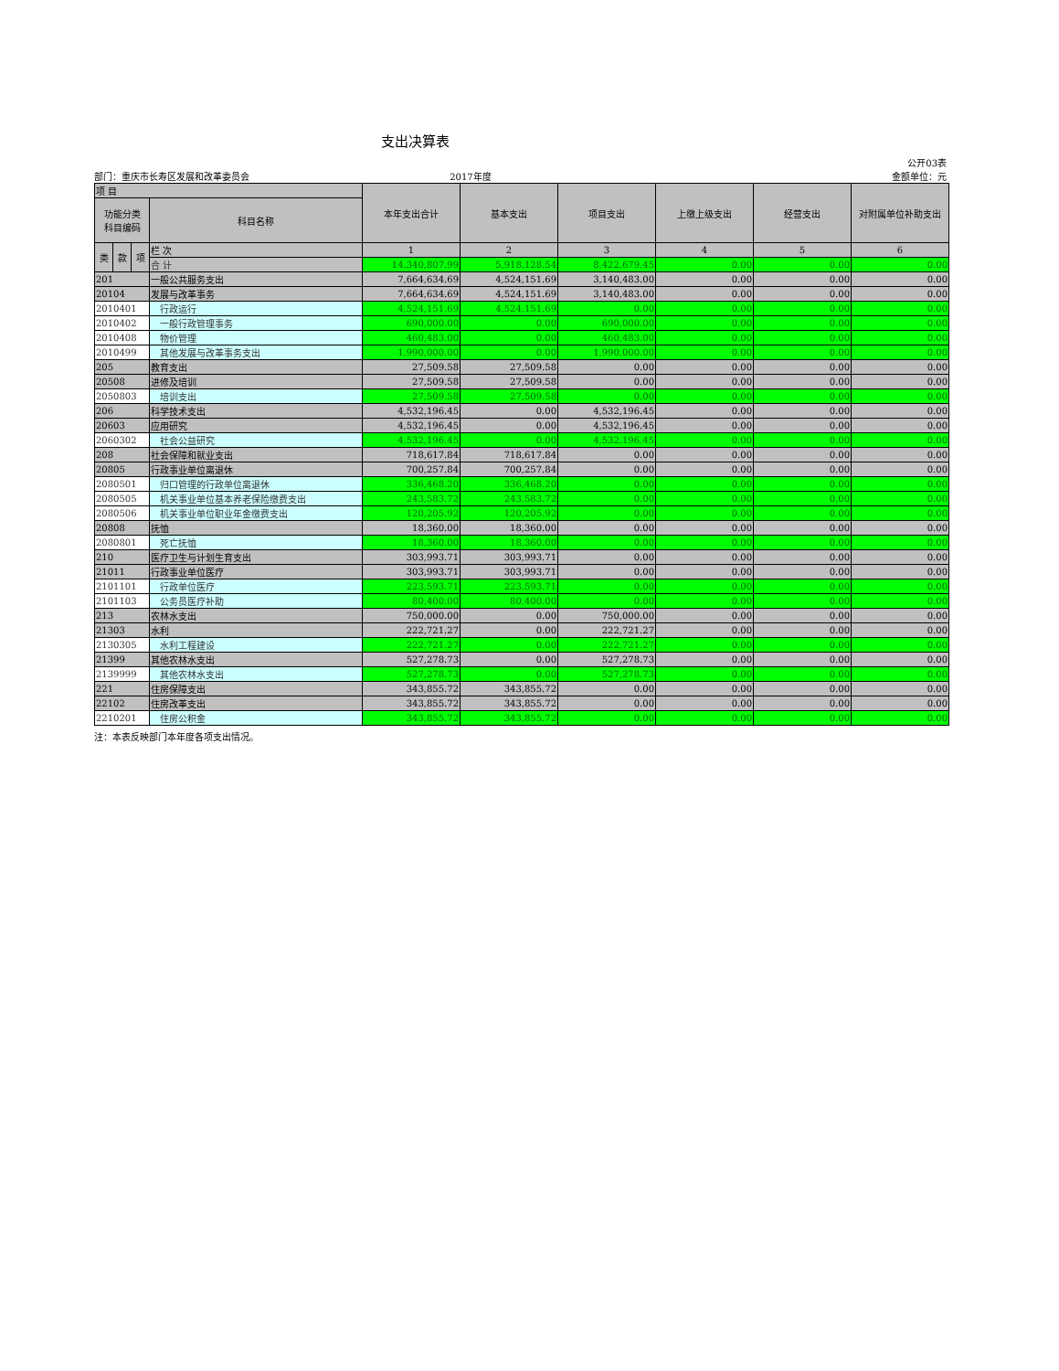支出决算表
公开03表
部门：重庆市长寿区发展和改革委员会 2017年度 金额单位：元
| 项 目 | | | | 本年支出合计 | 基本支出 | 项目支出 | 上缴上级支出 | 经营支出 | 对附属单位补助支出 |
| --- | --- | --- | --- | --- | --- | --- | --- | --- | --- |
| 功能分类 科目编码 | | | 科目名称 | | | | | | |
| 类 | 款 | 项 | 栏 次 | 1 | 2 | 3 | 4 | 5 | 6 |
| | | | 合 计 | 14,340,807.99 | 5,918,128.54 | 8,422,679.45 | 0.00 | 0.00 | 0.00 |
| 201 | | | 一般公共服务支出 | 7,664,634.69 | 4,524,151.69 | 3,140,483.00 | 0.00 | 0.00 | 0.00 |
| 20104 | | | 发展与改革事务 | 7,664,634.69 | 4,524,151.69 | 3,140,483.00 | 0.00 | 0.00 | 0.00 |
| 2010401 | | | 行政运行 | 4,524,151.69 | 4,524,151.69 | 0.00 | 0.00 | 0.00 | 0.00 |
| 2010402 | | | 一般行政管理事务 | 690,000.00 | 0.00 | 690,000.00 | 0.00 | 0.00 | 0.00 |
| 2010408 | | | 物价管理 | 460,483.00 | 0.00 | 460,483.00 | 0.00 | 0.00 | 0.00 |
| 2010499 | | | 其他发展与改革事务支出 | 1,990,000.00 | 0.00 | 1,990,000.00 | 0.00 | 0.00 | 0.00 |
| 205 | | | 教育支出 | 27,509.58 | 27,509.58 | 0.00 | 0.00 | 0.00 | 0.00 |
| 20508 | | | 进修及培训 | 27,509.58 | 27,509.58 | 0.00 | 0.00 | 0.00 | 0.00 |
| 2050803 | | | 培训支出 | 27,509.58 | 27,509.58 | 0.00 | 0.00 | 0.00 | 0.00 |
| 206 | | | 科学技术支出 | 4,532,196.45 | 0.00 | 4,532,196.45 | 0.00 | 0.00 | 0.00 |
| 20603 | | | 应用研究 | 4,532,196.45 | 0.00 | 4,532,196.45 | 0.00 | 0.00 | 0.00 |
| 2060302 | | | 社会公益研究 | 4,532,196.45 | 0.00 | 4,532,196.45 | 0.00 | 0.00 | 0.00 |
| 208 | | | 社会保障和就业支出 | 718,617.84 | 718,617.84 | 0.00 | 0.00 | 0.00 | 0.00 |
| 20805 | | | 行政事业单位离退休 | 700,257.84 | 700,257.84 | 0.00 | 0.00 | 0.00 | 0.00 |
| 2080501 | | | 归口管理的行政单位离退休 | 336,468.20 | 336,468.20 | 0.00 | 0.00 | 0.00 | 0.00 |
| 2080505 | | | 机关事业单位基本养老保险缴费支出 | 243,583.72 | 243,583.72 | 0.00 | 0.00 | 0.00 | 0.00 |
| 2080506 | | | 机关事业单位职业年金缴费支出 | 120,205.92 | 120,205.92 | 0.00 | 0.00 | 0.00 | 0.00 |
| 20808 | | | 抚恤 | 18,360.00 | 18,360.00 | 0.00 | 0.00 | 0.00 | 0.00 |
| 2080801 | | | 死亡抚恤 | 18,360.00 | 18,360.00 | 0.00 | 0.00 | 0.00 | 0.00 |
| 210 | | | 医疗卫生与计划生育支出 | 303,993.71 | 303,993.71 | 0.00 | 0.00 | 0.00 | 0.00 |
| 21011 | | | 行政事业单位医疗 | 303,993.71 | 303,993.71 | 0.00 | 0.00 | 0.00 | 0.00 |
| 2101101 | | | 行政单位医疗 | 223,593.71 | 223,593.71 | 0.00 | 0.00 | 0.00 | 0.00 |
| 2101103 | | | 公务员医疗补助 | 80,400.00 | 80,400.00 | 0.00 | 0.00 | 0.00 | 0.00 |
| 213 | | | 农林水支出 | 750,000.00 | 0.00 | 750,000.00 | 0.00 | 0.00 | 0.00 |
| 21303 | | | 水利 | 222,721.27 | 0.00 | 222,721.27 | 0.00 | 0.00 | 0.00 |
| 2130305 | | | 水利工程建设 | 222,721.27 | 0.00 | 222,721.27 | 0.00 | 0.00 | 0.00 |
| 21399 | | | 其他农林水支出 | 527,278.73 | 0.00 | 527,278.73 | 0.00 | 0.00 | 0.00 |
| 2139999 | | | 其他农林水支出 | 527,278.73 | 0.00 | 527,278.73 | 0.00 | 0.00 | 0.00 |
| 221 | | | 住房保障支出 | 343,855.72 | 343,855.72 | 0.00 | 0.00 | 0.00 | 0.00 |
| 22102 | | | 住房改革支出 | 343,855.72 | 343,855.72 | 0.00 | 0.00 | 0.00 | 0.00 |
| 2210201 | | | 住房公积金 | 343,855.72 | 343,855.72 | 0.00 | 0.00 | 0.00 | 0.00 |
注：本表反映部门本年度各项支出情况。